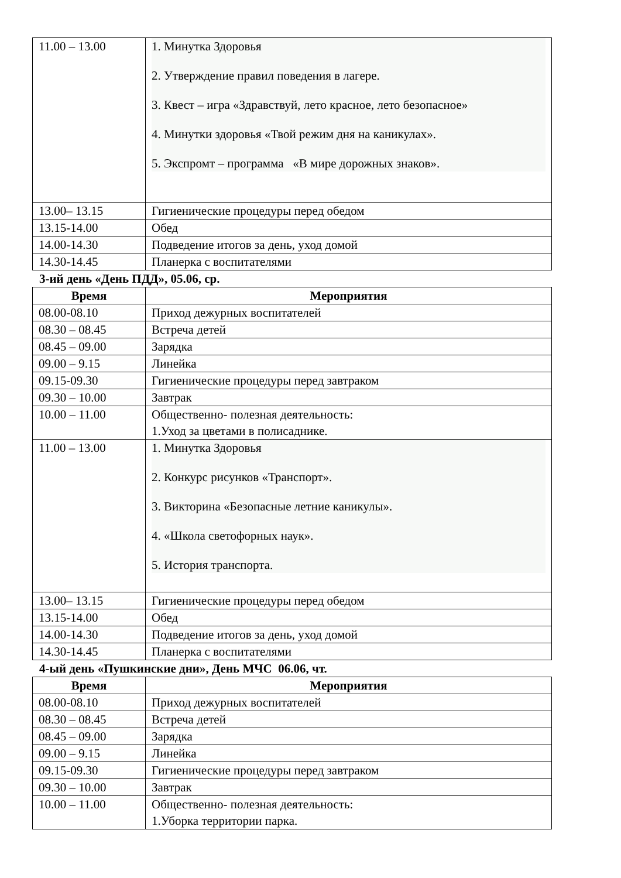| 11.00 – 13.00 | 1. Минутка Здоровья 2. Утверждение правил поведения в лагере. 3. Квест – игра «Здравствуй, лето красное, лето безопасное» 4. Минутки здоровья «Твой режим дня на каникулах». 5. Экспромт – программа «В мире дорожных знаков». |
| 13.00– 13.15 | Гигиенические процедуры перед обедом |
| 13.15-14.00 | Обед |
| 14.00-14.30 | Подведение итогов за день, уход домой |
| 14.30-14.45 | Планерка с воспитателями |
3-ий день «День ПДД», 05.06, ср.
| Время | Мероприятия |
| --- | --- |
| 08.00-08.10 | Приход дежурных воспитателей |
| 08.30 – 08.45 | Встреча детей |
| 08.45 – 09.00 | Зарядка |
| 09.00 – 9.15 | Линейка |
| 09.15-09.30 | Гигиенические процедуры перед завтраком |
| 09.30 – 10.00 | Завтрак |
| 10.00 – 11.00 | Общественно- полезная деятельность: 1.Уход за цветами в полисаднике. |
| 11.00 – 13.00 | 1. Минутка Здоровья 2. Конкурс рисунков «Транспорт». 3. Викторина «Безопасные летние каникулы». 4. «Школа светофорных наук». 5. История транспорта. |
| 13.00– 13.15 | Гигиенические процедуры перед обедом |
| 13.15-14.00 | Обед |
| 14.00-14.30 | Подведение итогов за день, уход домой |
| 14.30-14.45 | Планерка с воспитателями |
4-ый день «Пушкинские дни», День МЧС 06.06, чт.
| Время | Мероприятия |
| --- | --- |
| 08.00-08.10 | Приход дежурных воспитателей |
| 08.30 – 08.45 | Встреча детей |
| 08.45 – 09.00 | Зарядка |
| 09.00 – 9.15 | Линейка |
| 09.15-09.30 | Гигиенические процедуры перед завтраком |
| 09.30 – 10.00 | Завтрак |
| 10.00 – 11.00 | Общественно- полезная деятельность: 1.Уборка территории парка. |